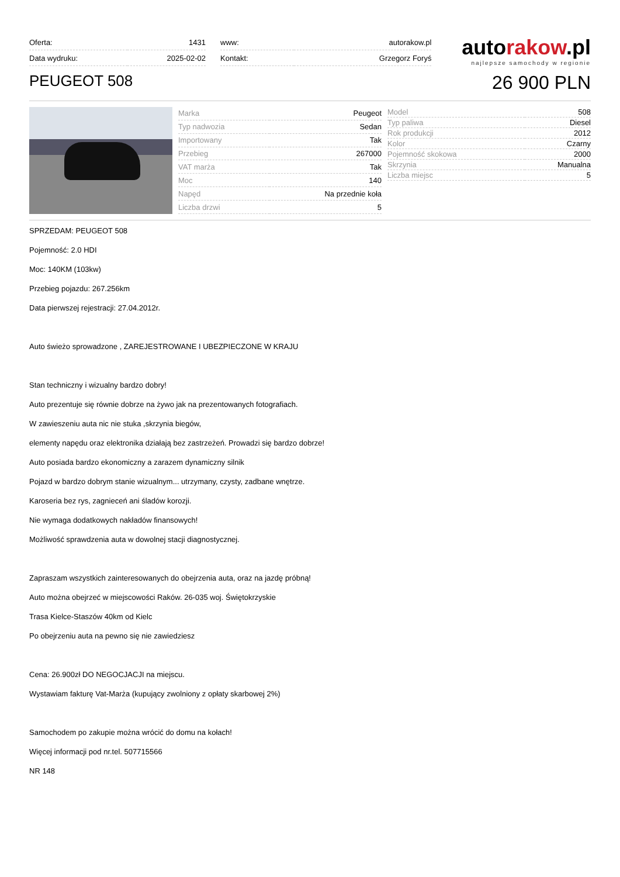| Oferta: | 1431 |
| Data wydruku: | 2025-02-02 |
| www: | autorakow.pl |
| Kontakt: | Grzegorz Foryś |
autorakow.pl
najlepsze samochody w regionie
PEUGEOT 508
26 900 PLN
| Marka | Peugeot |
| Typ nadwozia | Sedan |
| Importowany | Tak |
| Przebieg | 267000 |
| VAT marża | Tak |
| Moc | 140 |
| Napęd | Na przednie koła |
| Liczba drzwi | 5 |
| Model | 508 |
| Typ paliwa | Diesel |
| Rok produkcji | 2012 |
| Kolor | Czarny |
| Pojemność skokowa | 2000 |
| Skrzynia | Manualna |
| Liczba miejsc | 5 |
SPRZEDAM: PEUGEOT 508
Pojemność: 2.0 HDI
Moc: 140KM (103kw)
Przebieg pojazdu: 267.256km
Data pierwszej rejestracji: 27.04.2012r.
Auto świeżo sprowadzone , ZAREJESTROWANE I UBEZPIECZONE W KRAJU
Stan techniczny i wizualny bardzo dobry!
Auto prezentuje się równie dobrze na żywo jak na prezentowanych fotografiach.
W zawieszeniu auta nic nie stuka ,skrzynia biegów,
elementy napędu oraz elektronika działają bez zastrzeżeń. Prowadzi się bardzo dobrze!
Auto posiada bardzo ekonomiczny a zarazem dynamiczny silnik
Pojazd w bardzo dobrym stanie wizualnym... utrzymany, czysty, zadbane wnętrze.
Karoseria bez rys, zagnieceń ani śladów korozji.
Nie wymaga dodatkowych nakładów finansowych!
Możliwość sprawdzenia auta w dowolnej stacji diagnostycznej.
Zapraszam wszystkich zainteresowanych do obejrzenia auta, oraz na jazdę próbną!
Auto można obejrzeć w miejscowości Raków. 26-035 woj. Świętokrzyskie
Trasa Kielce-Staszów 40km od Kielc
Po obejrzeniu auta na pewno się nie zawiedziesz
Cena: 26.900zł DO NEGOCJACJI na miejscu.
Wystawiam fakturę Vat-Marża (kupujący zwolniony z opłaty skarbowej 2%)
Samochodem po zakupie można wrócić do domu na kołach!
Więcej informacji pod nr.tel. 507715566
NR 148